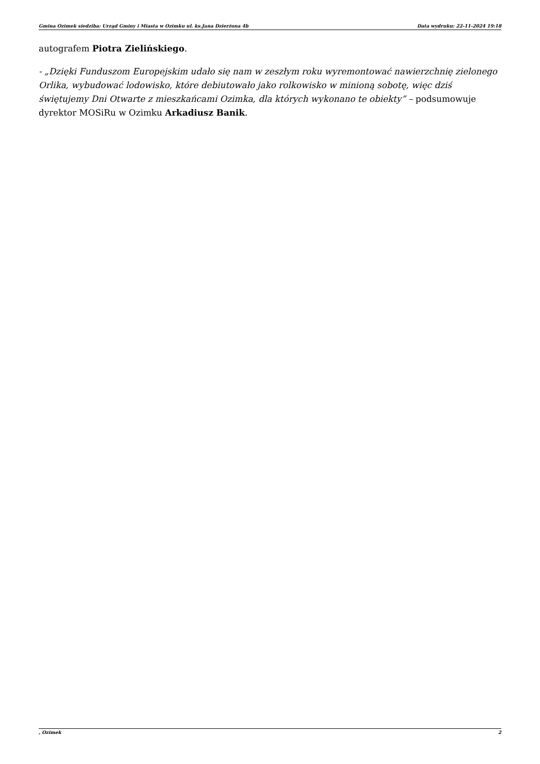Gmina Ozimek siedziba: Urząd Gminy i Miasta w Ozimku ul. ks.Jana Dzierżona 4b Data wydruku: 22-11-2024 19:18
autografem Piotra Zielińskiego.
- „Dzięki Funduszom Europejskim udało się nam w zeszłym roku wyremontować nawierzchnię zielonego Orlika, wybudować lodowisko, które debiutowało jako rolkowisko w minioną sobotę, więc dziś świętujemy Dni Otwarte z mieszkańcami Ozimka, dla których wykonano te obiekty” – podsumowuje dyrektor MOSiRu w Ozimku Arkadiusz Banik.
, Ozimek 2